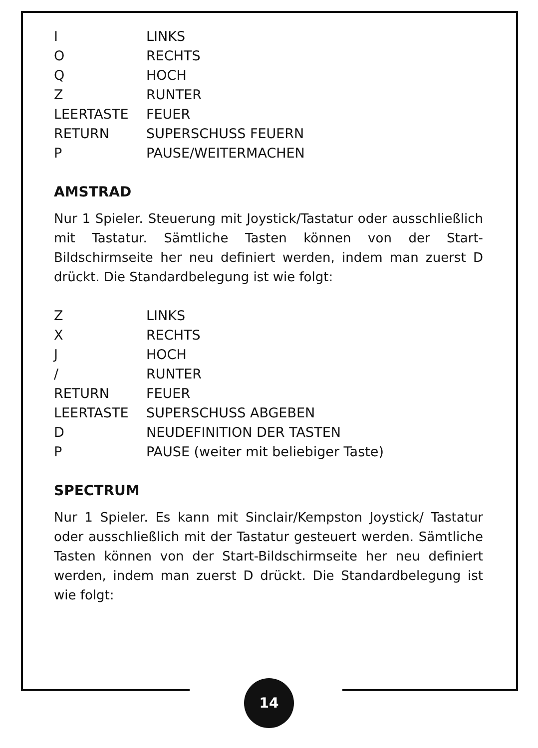| I | LINKS |
| O | RECHTS |
| Q | HOCH |
| Z | RUNTER |
| LEERTASTE | FEUER |
| RETURN | SUPERSCHUSS FEUERN |
| P | PAUSE/WEITERMACHEN |
AMSTRAD
Nur 1 Spieler. Steuerung mit Joystick/Tastatur oder ausschließlich mit Tastatur. Sämtliche Tasten können von der Start-Bildschirmseite her neu definiert werden, indem man zuerst D drückt. Die Standardbelegung ist wie folgt:
| Z | LINKS |
| X | RECHTS |
| J | HOCH |
| / | RUNTER |
| RETURN | FEUER |
| LEERTASTE | SUPERSCHUSS ABGEBEN |
| D | NEUDEFINITION DER TASTEN |
| P | PAUSE (weiter mit beliebiger Taste) |
SPECTRUM
Nur 1 Spieler. Es kann mit Sinclair/Kempston Joystick/ Tastatur oder ausschließlich mit der Tastatur gesteuert werden. Sämtliche Tasten können von der Start-Bildschirmseite her neu definiert werden, indem man zuerst D drückt. Die Standardbelegung ist wie folgt:
14